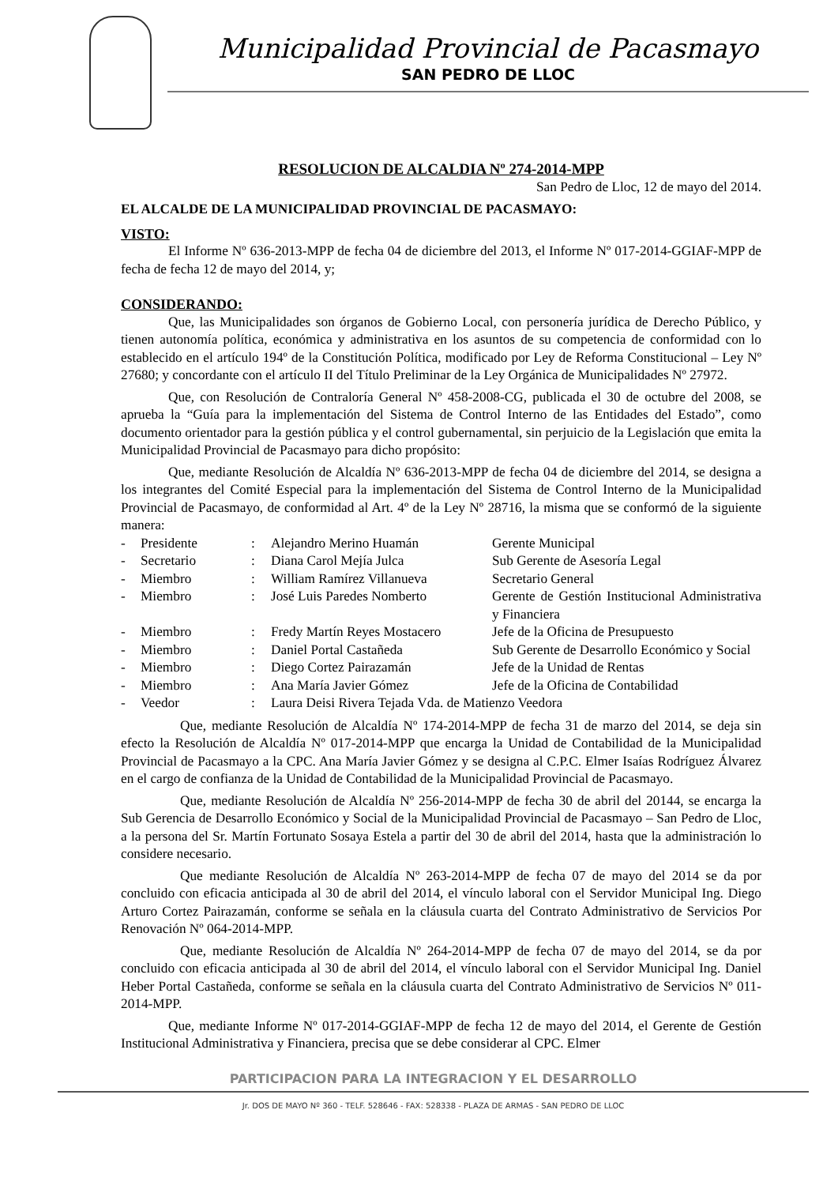Municipalidad Provincial de Pacasmayo
SAN PEDRO DE LLOC
RESOLUCION DE ALCALDIA Nº 274-2014-MPP
San Pedro de Lloc, 12 de mayo del 2014.
EL ALCALDE DE LA MUNICIPALIDAD PROVINCIAL DE PACASMAYO:
VISTO:
El Informe Nº 636-2013-MPP de fecha 04 de diciembre del 2013, el Informe Nº 017-2014-GGIAF-MPP de fecha de fecha 12 de mayo del 2014, y;
CONSIDERANDO:
Que, las Municipalidades son órganos de Gobierno Local, con personería jurídica de Derecho Público, y tienen autonomía política, económica y administrativa en los asuntos de su competencia de conformidad con lo establecido en el artículo 194º de la Constitución Política, modificado por Ley de Reforma Constitucional – Ley Nº 27680; y concordante con el artículo II del Título Preliminar de la Ley Orgánica de Municipalidades Nº 27972.
Que, con Resolución de Contraloría General Nº 458-2008-CG, publicada el 30 de octubre del 2008, se aprueba la “Guía para la implementación del Sistema de Control Interno de las Entidades del Estado”, como documento orientador para la gestión pública y el control gubernamental, sin perjuicio de la Legislación que emita la Municipalidad Provincial de Pacasmayo para dicho propósito:
Que, mediante Resolución de Alcaldía Nº 636-2013-MPP de fecha 04 de diciembre del 2014, se designa a los integrantes del Comité Especial para la implementación del Sistema de Control Interno de la Municipalidad Provincial de Pacasmayo, de conformidad al Art. 4º de la Ley Nº 28716, la misma que se conformó de la siguiente manera:
| - | Presidente | : | Alejandro Merino Huamán | Gerente Municipal |
| - | Secretario | : | Diana Carol Mejía Julca | Sub Gerente de Asesoría Legal |
| - | Miembro | : | William Ramírez Villanueva | Secretario General |
| - | Miembro | : | José Luis Paredes Nomberto | Gerente de Gestión Institucional Administrativa y Financiera |
| - | Miembro | : | Fredy Martín Reyes Mostacero | Jefe de la Oficina de Presupuesto |
| - | Miembro | : | Daniel Portal Castañeda | Sub Gerente de Desarrollo Económico y Social |
| - | Miembro | : | Diego Cortez Pairazamán | Jefe de la Unidad de Rentas |
| - | Miembro | : | Ana María Javier Gómez | Jefe de la Oficina de Contabilidad |
| - | Veedor | : | Laura Deisi Rivera Tejada Vda. de Matienzo Veedora | |
Que, mediante Resolución de Alcaldía Nº 174-2014-MPP de fecha 31 de marzo del 2014, se deja sin efecto la Resolución de Alcaldía Nº 017-2014-MPP que encarga la Unidad de Contabilidad de la Municipalidad Provincial de Pacasmayo a la CPC. Ana María Javier Gómez y se designa al C.P.C. Elmer Isaías Rodríguez Álvarez en el cargo de confianza de la Unidad de Contabilidad de la Municipalidad Provincial de Pacasmayo.
Que, mediante Resolución de Alcaldía Nº 256-2014-MPP de fecha 30 de abril del 20144, se encarga la Sub Gerencia de Desarrollo Económico y Social de la Municipalidad Provincial de Pacasmayo – San Pedro de Lloc, a la persona del Sr. Martín Fortunato Sosaya Estela a partir del 30 de abril del 2014, hasta que la administración lo considere necesario.
Que mediante Resolución de Alcaldía Nº 263-2014-MPP de fecha 07 de mayo del 2014 se da por concluido con eficacia anticipada al 30 de abril del 2014, el vínculo laboral con el Servidor Municipal Ing. Diego Arturo Cortez Pairazamán, conforme se señala en la cláusula cuarta del Contrato Administrativo de Servicios Por Renovación Nº 064-2014-MPP.
Que, mediante Resolución de Alcaldía Nº 264-2014-MPP de fecha 07 de mayo del 2014, se da por concluido con eficacia anticipada al 30 de abril del 2014, el vínculo laboral con el Servidor Municipal Ing. Daniel Heber Portal Castañeda, conforme se señala en la cláusula cuarta del Contrato Administrativo de Servicios Nº 011-2014-MPP.
Que, mediante Informe Nº 017-2014-GGIAF-MPP de fecha 12 de mayo del 2014, el Gerente de Gestión Institucional Administrativa y Financiera, precisa que se debe considerar al CPC. Elmer
PARTICIPACION PARA LA INTEGRACION Y EL DESARROLLO
Jr. DOS DE MAYO Nº 360 - TELF. 528646 - FAX: 528338 - PLAZA DE ARMAS - SAN PEDRO DE LLOC